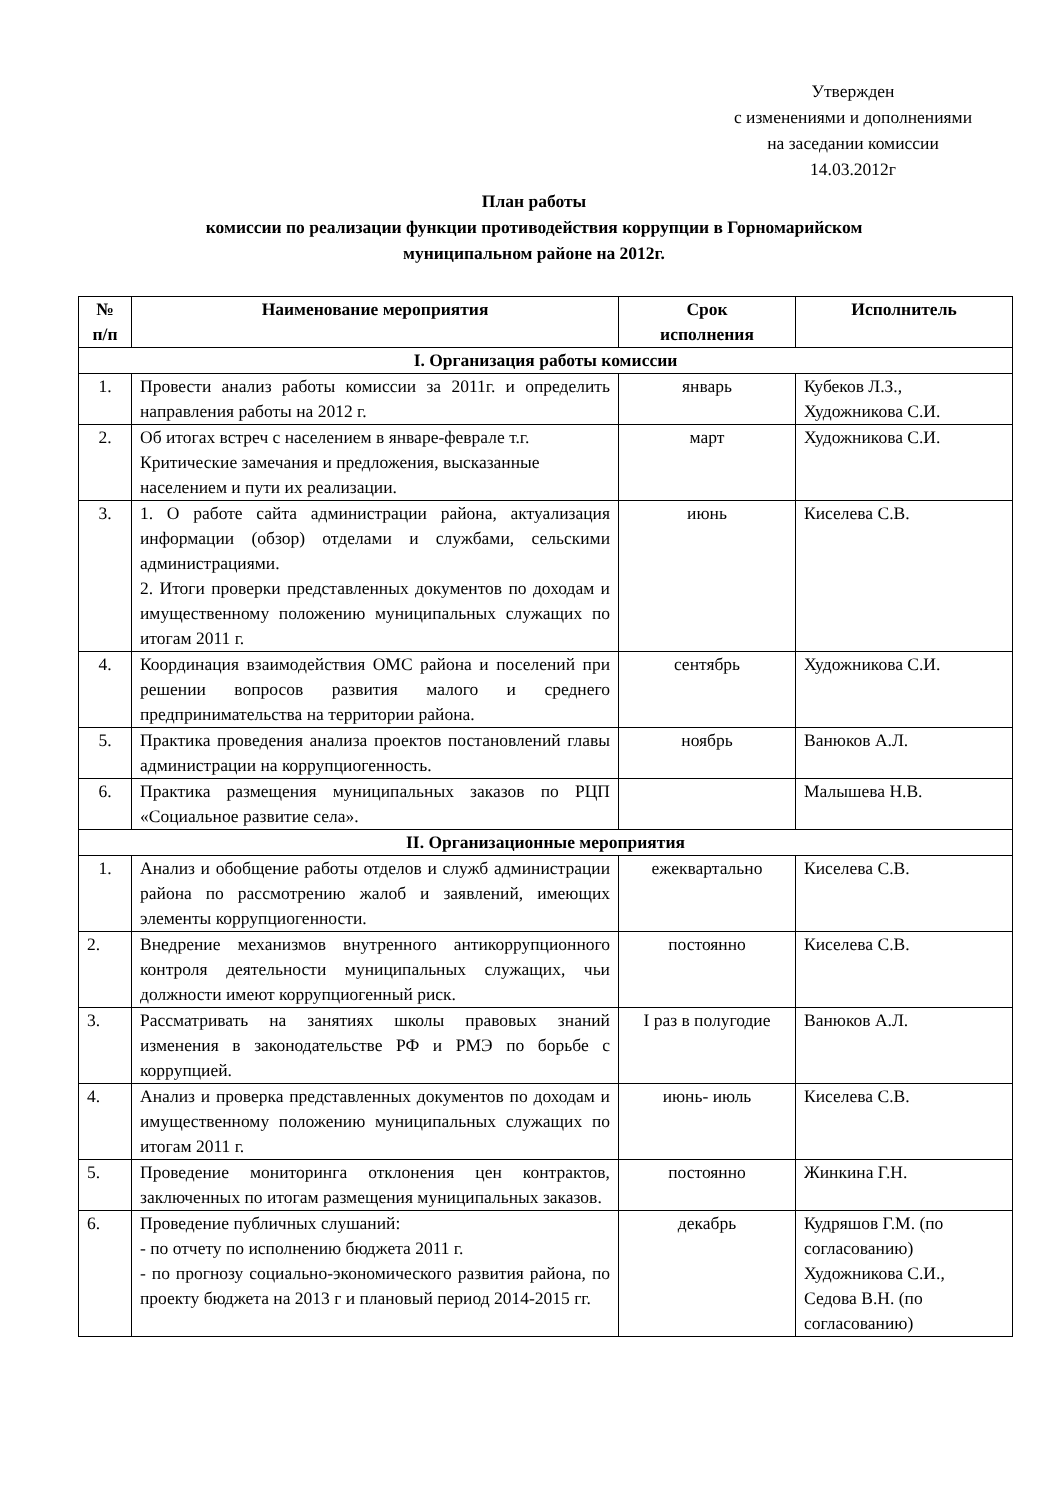Утвержден
с изменениями и дополнениями
на заседании комиссии
14.03.2012г
План работы
комиссии по реализации функции противодействия коррупции в Горномарийском
муниципальном районе на 2012г.
| № п/п | Наименование мероприятия | Срок исполнения | Исполнитель |
| --- | --- | --- | --- |
| I. Организация работы комиссии | | | |
| 1. | Провести анализ работы комиссии за 2011г. и определить направления работы на 2012 г. | январь | Кубеков Л.З., Художникова С.И. |
| 2. | Об итогах встреч с населением в январе-феврале т.г. Критические замечания и предложения, высказанные населением и пути их реализации. | март | Художникова С.И. |
| 3. | 1. О работе сайта администрации района, актуализация информации (обзор) отделами и службами, сельскими администрациями. 2. Итоги проверки представленных документов по доходам и имущественному положению муниципальных служащих по итогам 2011 г. | июнь | Киселева С.В. |
| 4. | Координация взаимодействия ОМС района и поселений при решении вопросов развития малого и среднего предпринимательства на территории района. | сентябрь | Художникова С.И. |
| 5. | Практика проведения анализа проектов постановлений главы администрации на коррупциогенность. | ноябрь | Ванюков А.Л. |
| 6. | Практика размещения муниципальных заказов по РЦП «Социальное развитие села». | | Малышева Н.В. |
| II. Организационные мероприятия | | | |
| 1. | Анализ и обобщение работы отделов и служб администрации района по рассмотрению жалоб и заявлений, имеющих элементы коррупциогенности. | ежеквартально | Киселева С.В. |
| 2. | Внедрение механизмов внутренного антикоррупционного контроля деятельности муниципальных служащих, чьи должности имеют коррупциогенный риск. | постоянно | Киселева С.В. |
| 3. | Рассматривать на занятиях школы правовых знаний изменения в законодательстве РФ и РМЭ по борьбе с коррупцией. | I раз в полугодие | Ванюков А.Л. |
| 4. | Анализ и проверка представленных документов по доходам и имущественному положению муниципальных служащих по итогам 2011 г. | июнь- июль | Киселева С.В. |
| 5. | Проведение мониторинга отклонения цен контрактов, заключенных по итогам размещения муниципальных заказов. | постоянно | Жинкина Г.Н. |
| 6. | Проведение публичных слушаний: - по отчету по исполнению бюджета 2011 г. - по прогнозу социально-экономического развития района, по проекту бюджета на 2013 г и плановый период 2014-2015 гг. | декабрь | Кудряшов Г.М. (по согласованию) Художникова С.И., Седова В.Н. (по согласованию) |